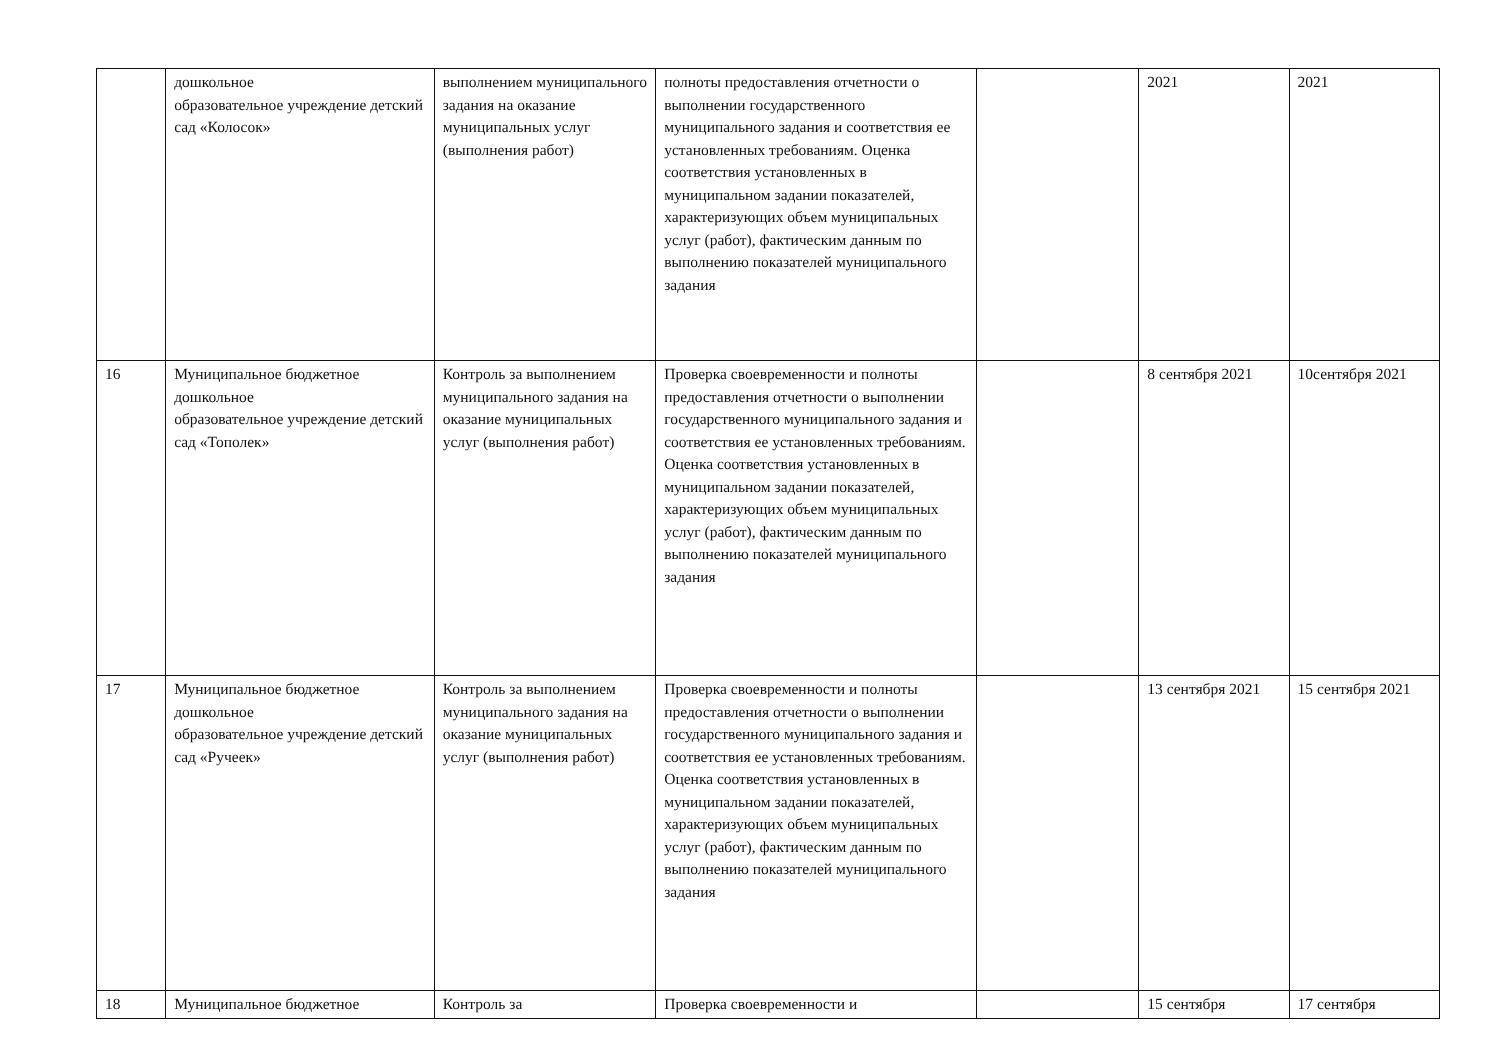| | дошкольное образовательное учреждение детский сад «Колосок» | выполнением муниципального задания на оказание муниципальных услуг (выполнения работ) | полноты предоставления отчетности о выполнении государственного муниципального задания и соответствия ее установленных требованиям. Оценка соответствия установленных в муниципальном задании показателей, характеризующих объем муниципальных услуг (работ), фактическим данным по выполнению показателей муниципального задания | | 2021 | 2021 |
| 16 | Муниципальное бюджетное дошкольное образовательное учреждение детский сад «Тополек» | Контроль за выполнением муниципального задания на оказание муниципальных услуг (выполнения работ) | Проверка своевременности и полноты предоставления отчетности о выполнении государственного муниципального задания и соответствия ее установленных требованиям. Оценка соответствия установленных в муниципальном задании показателей, характеризующих объем муниципальных услуг (работ), фактическим данным по выполнению показателей муниципального задания | | 8 сентября 2021 | 10сентября 2021 |
| 17 | Муниципальное бюджетное дошкольное образовательное учреждение детский сад «Ручеек» | Контроль за выполнением муниципального задания на оказание муниципальных услуг (выполнения работ) | Проверка своевременности и полноты предоставления отчетности о выполнении государственного муниципального задания и соответствия ее установленных требованиям. Оценка соответствия установленных в муниципальном задании показателей, характеризующих объем муниципальных услуг (работ), фактическим данным по выполнению показателей муниципального задания | | 13 сентября 2021 | 15 сентября 2021 |
| 18 | Муниципальное бюджетное | Контроль за | Проверка своевременности и | | 15 сентября | 17 сентября |